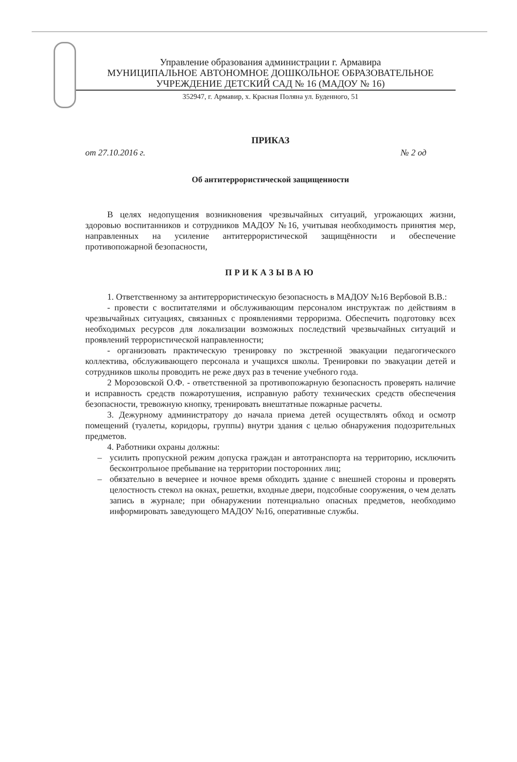Управление образования администрации г. Армавира
МУНИЦИПАЛЬНОЕ АВТОНОМНОЕ ДОШКОЛЬНОЕ ОБРАЗОВАТЕЛЬНОЕ УЧРЕЖДЕНИЕ ДЕТСКИЙ САД № 16 (МАДОУ № 16)
352947, г. Армавир, х. Красная Поляна ул. Буденного, 51
ПРИКАЗ
от 27.10.2016 г. № 2 од
Об антитеррористической защищенности
В целях недопущения возникновения чрезвычайных ситуаций, угрожающих жизни, здоровью воспитанников и сотрудников МАДОУ №16, учитывая необходимость принятия мер, направленных на усиление антитеррористической защищённости и обеспечение противопожарной безопасности,
ПРИКАЗЫВАЮ
1. Ответственному за антитеррористическую безопасность в МАДОУ №16 Вербовой В.В.:
- провести с воспитателями и обслуживающим персоналом инструктаж по действиям в чрезвычайных ситуациях, связанных с проявлениями терроризма. Обеспечить подготовку всех необходимых ресурсов для локализации возможных последствий чрезвычайных ситуаций и проявлений террористической направленности;
- организовать практическую тренировку по экстренной эвакуации педагогического коллектива, обслуживающего персонала и учащихся школы. Тренировки по эвакуации детей и сотрудников школы проводить не реже двух раз в течение учебного года.
2 Морозовской О.Ф. - ответственной за противопожарную безопасность проверять наличие и исправность средств пожаротушения, исправную работу технических средств обеспечения безопасности, тревожную кнопку, тренировать внештатные пожарные расчеты.
3. Дежурному администратору до начала приема детей осуществлять обход и осмотр помещений (туалеты, коридоры, группы) внутри здания с целью обнаружения подозрительных предметов.
4. Работники охраны должны:
– усилить пропускной режим допуска граждан и автотранспорта на территорию, исключить бесконтрольное пребывание на территории посторонних лиц;
– обязательно в вечернее и ночное время обходить здание с внешней стороны и проверять целостность стекол на окнах, решетки, входные двери, подсобные сооружения, о чем делать запись в журнале; при обнаружении потенциально опасных предметов, необходимо информировать заведующего МАДОУ №16, оперативные службы.